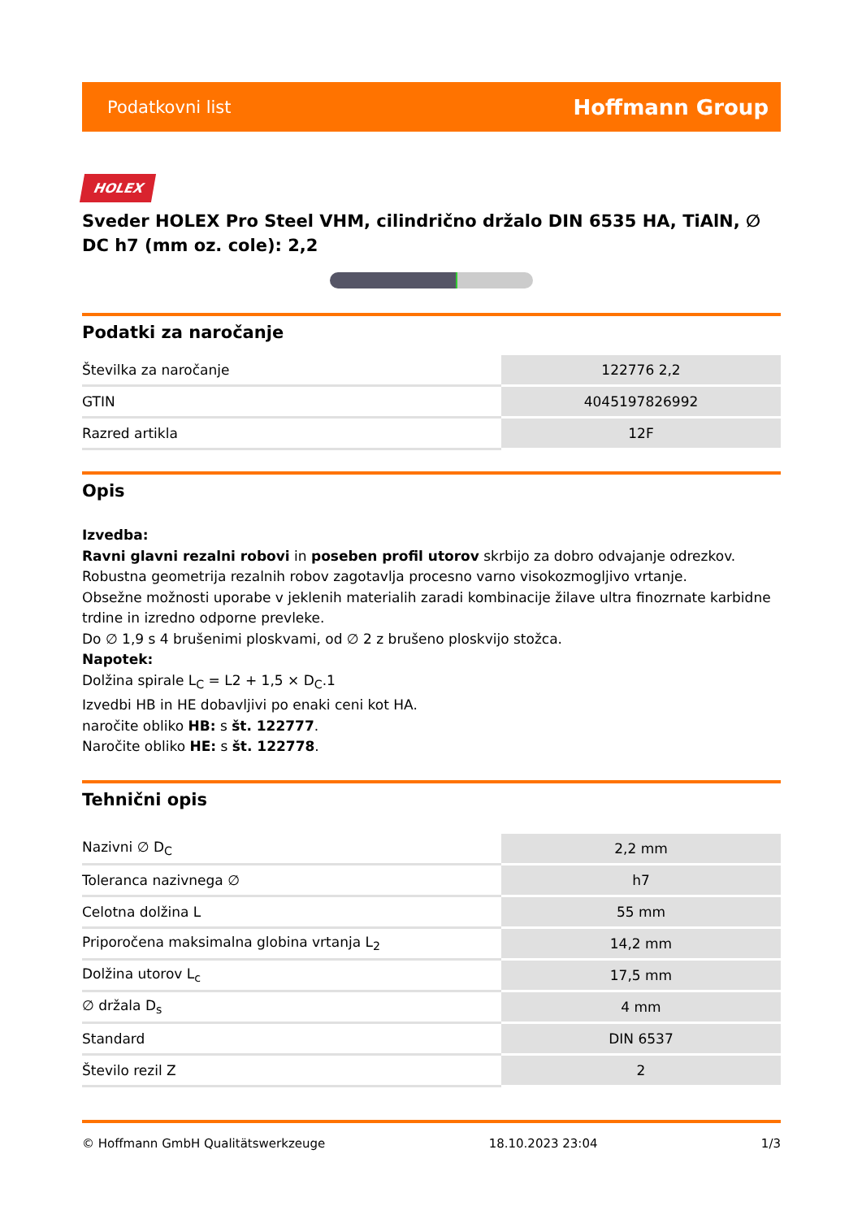Podatkovni list Hoffmann Group
HOLEX
Sveder HOLEX Pro Steel VHM, cilindrično držalo DIN 6535 HA, TiAlN, ∅ DC h7 (mm oz. cole): 2,2
Podatki za naročanje
| Številka za naročanje | 122776 2,2 |
| GTIN | 4045197826992 |
| Razred artikla | 12F |
Opis
Izvedba:
Ravni glavni rezalni robovi in poseben profil utorov skrbijo za dobro odvajanje odrezkov.
Robustna geometrija rezalnih robov zagotavlja procesno varno visokozmogljivo vrtanje.
Obsežne možnosti uporabe v jeklenih materialih zaradi kombinacije žilave ultra finozrnate karbidne trdine in izredno odporne prevleke.
Do ∅ 1,9 s 4 brušenimi ploskvami, od ∅ 2 z brušeno ploskvijo stožca.
Napotek:
Dolžina spirale L<sub>C</sub> = L2 + 1,5 × D<sub>C</sub>.1
Izvedbi HB in HE dobavljivi po enaki ceni kot HA.
naročite obliko HB: s št. 122777.
Naročite obliko HE: s št. 122778.
Tehnični opis
| Nazivni ∅ D<sub>C</sub> | 2,2 mm |
| Toleranca nazivnega ∅ | h7 |
| Celotna dolžina L | 55 mm |
| Priporočena maksimalna globina vrtanja L<sub>2</sub> | 14,2 mm |
| Dolžina utorov L<sub>c</sub> | 17,5 mm |
| ∅ držala D<sub>s</sub> | 4 mm |
| Standard | DIN 6537 |
| Število rezil Z | 2 |
© Hoffmann GmbH Qualitätswerkzeuge 18.10.2023 23:04 1/3